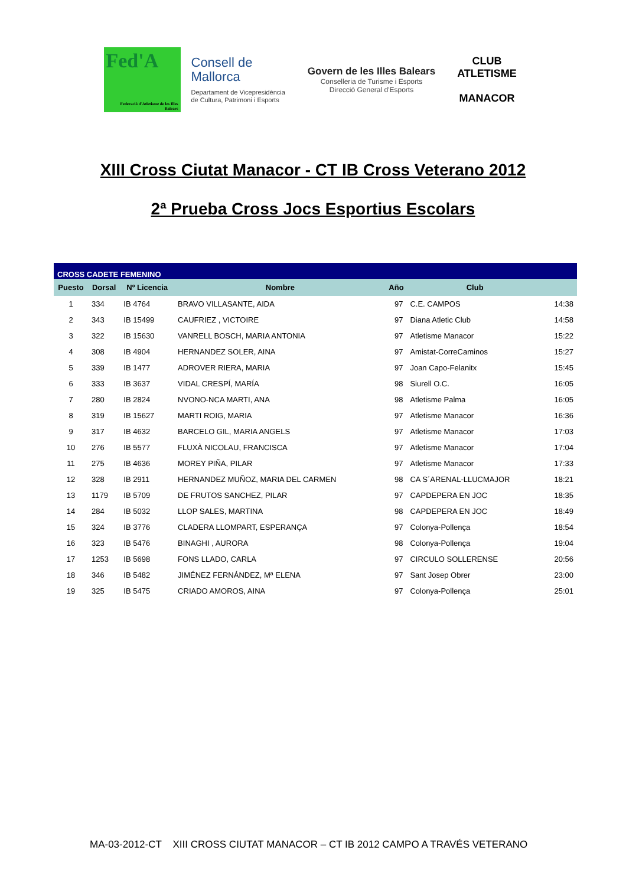Fed'A
Federació d'Atletisme de les Illes Balears
Consell de Mallorca
Departament de Vicepresidència de Cultura, Patrimoni i Esports
Govern de les Illes Balears
Conselleria de Turisme i Esports
Direcció General d'Esports
CLUB ATLETISME
MANACOR
XIII Cross Ciutat Manacor - CT IB Cross Veterano 2012
2ª Prueba Cross Jocs Esportius Escolars
| CROSS CADETE FEMENINO | | | | | | |
| Puesto | Dorsal | Nº Licencia | Nombre | Año | Club | |
| 1 | 334 | IB 4764 | BRAVO VILLASANTE, AIDA | 97 | C.E. CAMPOS | 14:38 |
| 2 | 343 | IB 15499 | CAUFRIEZ , VICTOIRE | 97 | Diana Atletic Club | 14:58 |
| 3 | 322 | IB 15630 | VANRELL BOSCH, MARIA ANTONIA | 97 | Atletisme Manacor | 15:22 |
| 4 | 308 | IB 4904 | HERNANDEZ SOLER, AINA | 97 | Amistat-CorreCaminos | 15:27 |
| 5 | 339 | IB 1477 | ADROVER RIERA, MARIA | 97 | Joan Capo-Felanitx | 15:45 |
| 6 | 333 | IB 3637 | VIDAL CRESPÍ, MARÍA | 98 | Siurell O.C. | 16:05 |
| 7 | 280 | IB 2824 | NVONO-NCA MARTI, ANA | 98 | Atletisme Palma | 16:05 |
| 8 | 319 | IB 15627 | MARTI ROIG, MARIA | 97 | Atletisme Manacor | 16:36 |
| 9 | 317 | IB 4632 | BARCELO GIL, MARIA ANGELS | 97 | Atletisme Manacor | 17:03 |
| 10 | 276 | IB 5577 | FLUXÀ NICOLAU, FRANCISCA | 97 | Atletisme Manacor | 17:04 |
| 11 | 275 | IB 4636 | MOREY PIÑA, PILAR | 97 | Atletisme Manacor | 17:33 |
| 12 | 328 | IB 2911 | HERNANDEZ MUÑOZ, MARIA DEL CARMEN | 98 | CA S´ARENAL-LLUCMAJOR | 18:21 |
| 13 | 1179 | IB 5709 | DE FRUTOS SANCHEZ, PILAR | 97 | CAPDEPERA EN JOC | 18:35 |
| 14 | 284 | IB 5032 | LLOP SALES, MARTINA | 98 | CAPDEPERA EN JOC | 18:49 |
| 15 | 324 | IB 3776 | CLADERA LLOMPART, ESPERANÇA | 97 | Colonya-Pollença | 18:54 |
| 16 | 323 | IB 5476 | BINAGHI , AURORA | 98 | Colonya-Pollença | 19:04 |
| 17 | 1253 | IB 5698 | FONS LLADO, CARLA | 97 | CIRCULO SOLLERENSE | 20:56 |
| 18 | 346 | IB 5482 | JIMÉNEZ FERNÁNDEZ, Mª ELENA | 97 | Sant Josep Obrer | 23:00 |
| 19 | 325 | IB 5475 | CRIADO AMOROS, AINA | 97 | Colonya-Pollença | 25:01 |
MA-03-2012-CT XIII CROSS CIUTAT MANACOR – CT IB 2012 CAMPO A TRAVÉS VETERANO